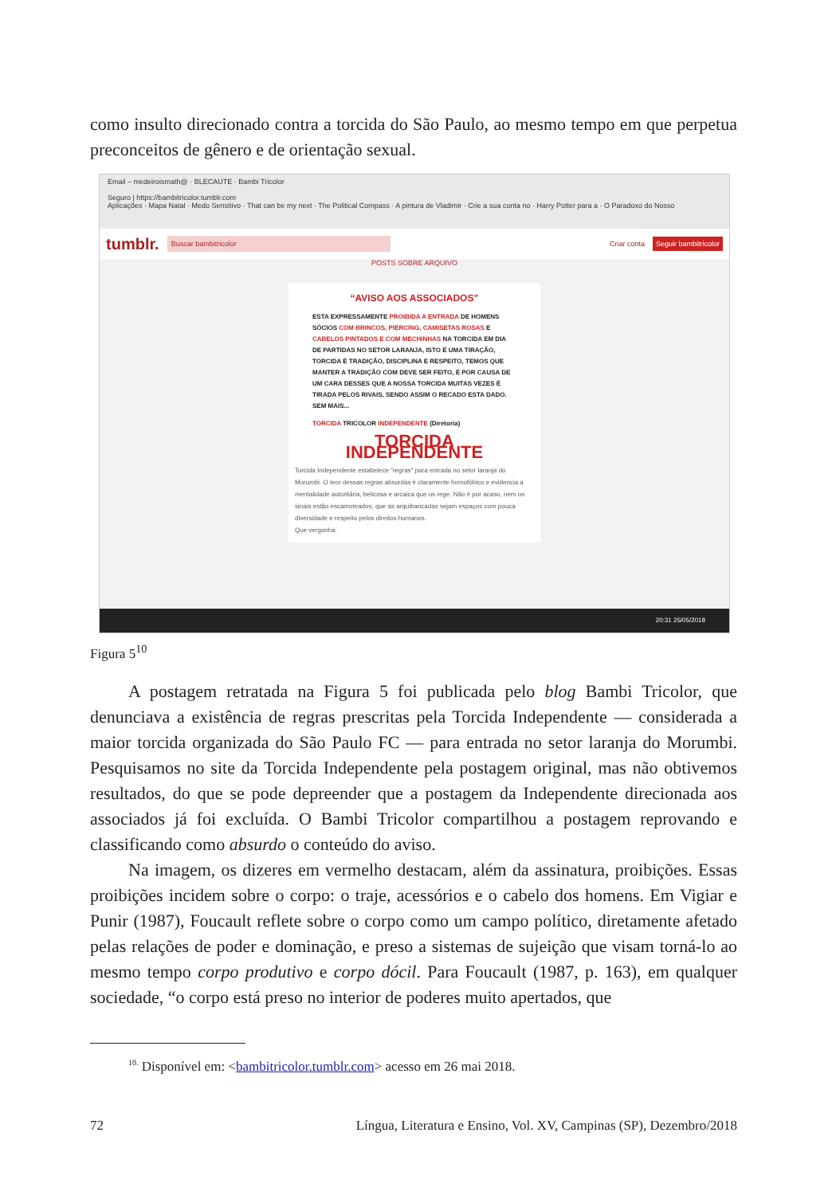como insulto direcionado contra a torcida do São Paulo, ao mesmo tempo em que perpetua preconceitos de gênero e de orientação sexual.
Email – medeiroismath@ · BLECAUTE · Bambi Tricolor
Seguro | https://bambitricolor.tumblr.com
Aplicações · Mapa Natal · Medo Sensitivo · That can be my next · The Political Compass · A pintura de Vladimir · Crie a sua conta no · Harry Potter para a · O Paradoxo do Nosso
tumblr. Buscar bambitricolor Criar conta Seguir bambitricolor
POSTS SOBRE ARQUIVO
“AVISO AOS ASSOCIADOS”
ESTA EXPRESSAMENTE PROIBIDA A ENTRADA DE HOMENS SÓCIOS COM BRINCOS, PIERCING, CAMISETAS ROSAS E CABELOS PINTADOS E COM MECHINHAS NA TORCIDA EM DIA DE PARTIDAS NO SETOR LARANJA, ISTO É UMA TIRAÇÃO, TORCIDA É TRADIÇÃO, DISCIPLINA E RESPEITO, TEMOS QUE MANTER A TRADIÇÃO COM DEVE SER FEITO, É POR CAUSA DE UM CARA DESSES QUE A NOSSA TORCIDA MUITAS VEZES É TIRADA PELOS RIVAIS, SENDO ASSIM O RECADO ESTA DADO. SEM MAIS...
TORCIDA TRICOLOR INDEPENDENTE (Diretoria)
TORCIDA INDEPENDENTE
Torcida Independente estabelece "regras" para entrada no setor laranja do Morumbi. O teor dessas regras absurdas é claramente homofóbico e evidencia a mentalidade autoritária, belicosa e arcaica que os rege. Não é por acaso, nem os sinais estão escamoteados, que as arquibancadas sejam espaços com pouca diversidade e respeito pelos direitos humanos.
Que vergonha.
20:31 25/05/2018
Figura 5<sup>10</sup>
A postagem retratada na Figura 5 foi publicada pelo blog Bambi Tricolor, que denunciava a existência de regras prescritas pela Torcida Independente — considerada a maior torcida organizada do São Paulo FC — para entrada no setor laranja do Morumbi. Pesquisamos no site da Torcida Independente pela postagem original, mas não obtivemos resultados, do que se pode depreender que a postagem da Independente direcionada aos associados já foi excluída. O Bambi Tricolor compartilhou a postagem reprovando e classificando como absurdo o conteúdo do aviso.
Na imagem, os dizeres em vermelho destacam, além da assinatura, proibições. Essas proibições incidem sobre o corpo: o traje, acessórios e o cabelo dos homens. Em Vigiar e Punir (1987), Foucault reflete sobre o corpo como um campo político, diretamente afetado pelas relações de poder e dominação, e preso a sistemas de sujeição que visam torná-lo ao mesmo tempo corpo produtivo e corpo dócil. Para Foucault (1987, p. 163), em qualquer sociedade, “o corpo está preso no interior de poderes muito apertados, que
<sup>10.</sup> Disponível em: <bambitricolor.tumblr.com> acesso em 26 mai 2018.
72 Língua, Literatura e Ensino, Vol. XV, Campinas (SP), Dezembro/2018